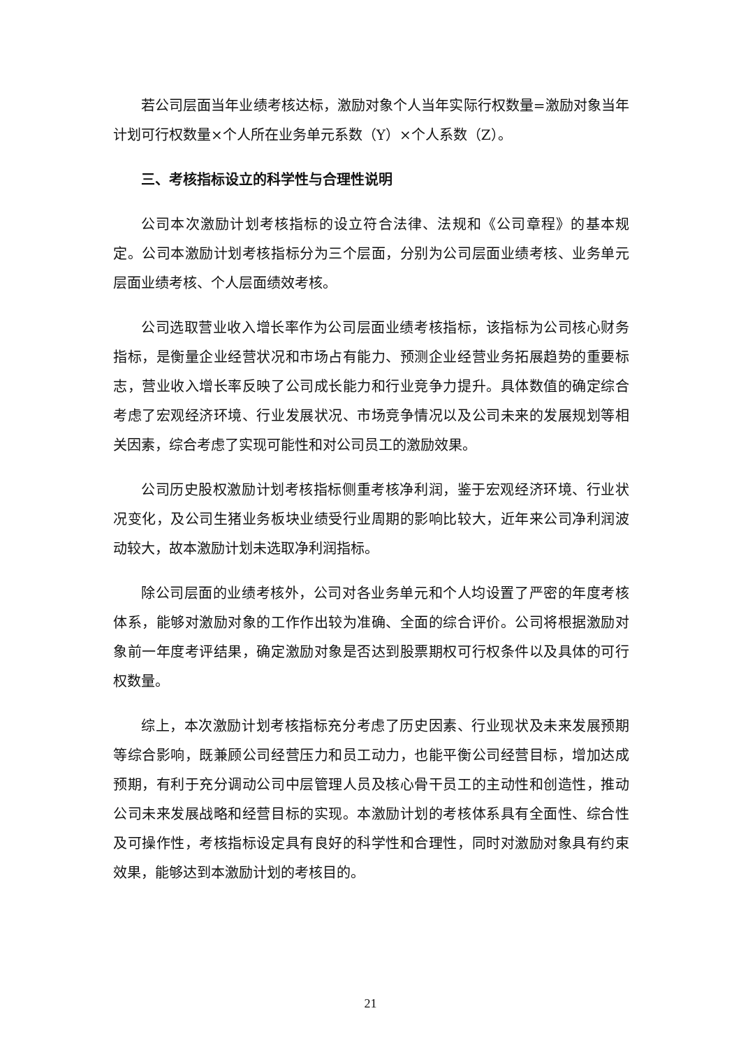若公司层面当年业绩考核达标，激励对象个人当年实际行权数量=激励对象当年计划可行权数量×个人所在业务单元系数（Y）×个人系数（Z）。
三、考核指标设立的科学性与合理性说明
公司本次激励计划考核指标的设立符合法律、法规和《公司章程》的基本规定。公司本激励计划考核指标分为三个层面，分别为公司层面业绩考核、业务单元层面业绩考核、个人层面绩效考核。
公司选取营业收入增长率作为公司层面业绩考核指标，该指标为公司核心财务指标，是衡量企业经营状况和市场占有能力、预测企业经营业务拓展趋势的重要标志，营业收入增长率反映了公司成长能力和行业竞争力提升。具体数值的确定综合考虑了宏观经济环境、行业发展状况、市场竞争情况以及公司未来的发展规划等相关因素，综合考虑了实现可能性和对公司员工的激励效果。
公司历史股权激励计划考核指标侧重考核净利润，鉴于宏观经济环境、行业状况变化，及公司生猪业务板块业绩受行业周期的影响比较大，近年来公司净利润波动较大，故本激励计划未选取净利润指标。
除公司层面的业绩考核外，公司对各业务单元和个人均设置了严密的年度考核体系，能够对激励对象的工作作出较为准确、全面的综合评价。公司将根据激励对象前一年度考评结果，确定激励对象是否达到股票期权可行权条件以及具体的可行权数量。
综上，本次激励计划考核指标充分考虑了历史因素、行业现状及未来发展预期等综合影响，既兼顾公司经营压力和员工动力，也能平衡公司经营目标，增加达成预期，有利于充分调动公司中层管理人员及核心骨干员工的主动性和创造性，推动公司未来发展战略和经营目标的实现。本激励计划的考核体系具有全面性、综合性及可操作性，考核指标设定具有良好的科学性和合理性，同时对激励对象具有约束效果，能够达到本激励计划的考核目的。
21